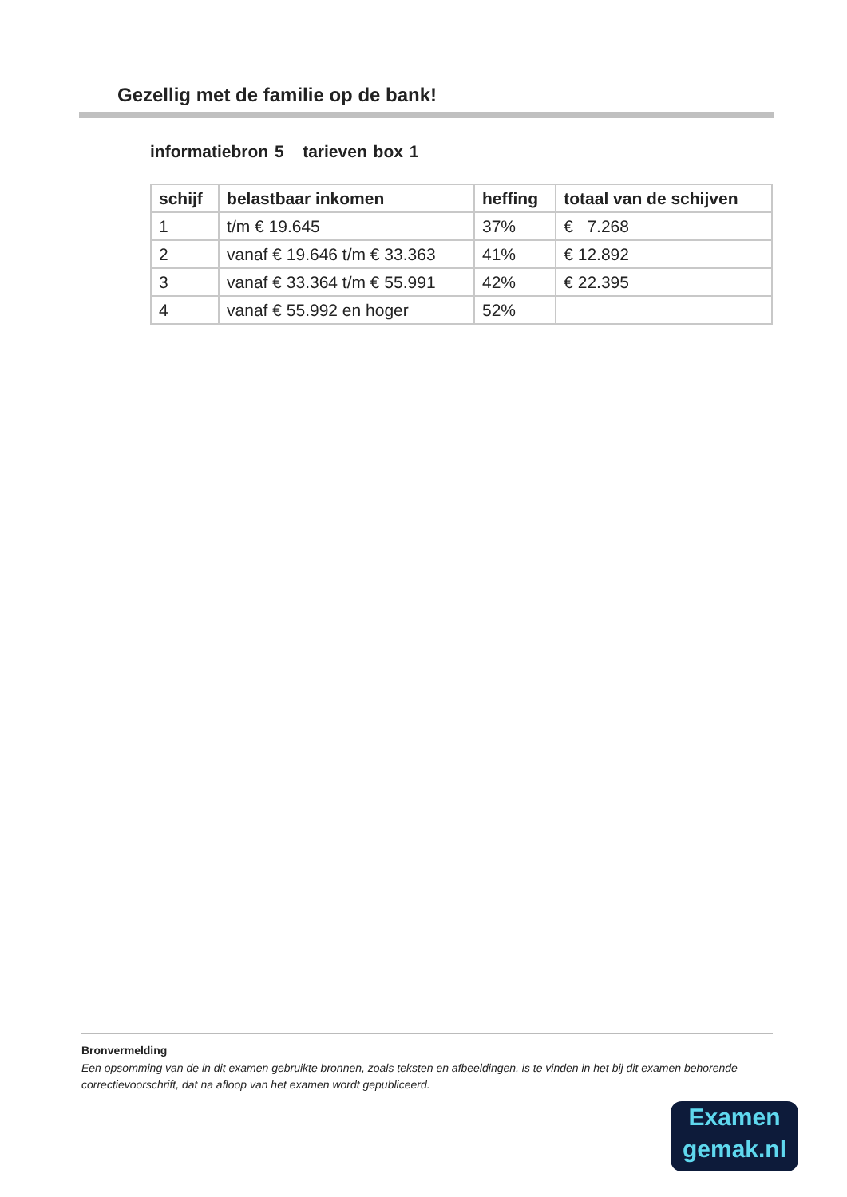Gezellig met de familie op de bank!
informatiebron 5 tarieven box 1
| schijf | belastbaar inkomen | heffing | totaal van de schijven |
| --- | --- | --- | --- |
| 1 | t/m € 19.645 | 37% | € 7.268 |
| 2 | vanaf € 19.646 t/m € 33.363 | 41% | € 12.892 |
| 3 | vanaf € 33.364 t/m € 55.991 | 42% | € 22.395 |
| 4 | vanaf € 55.992 en hoger | 52% | |
Bronvermelding
Een opsomming van de in dit examen gebruikte bronnen, zoals teksten en afbeeldingen, is te vinden in het bij dit examen behorende correctievoorschrift, dat na afloop van het examen wordt gepubliceerd.
Examen
gemak.nl